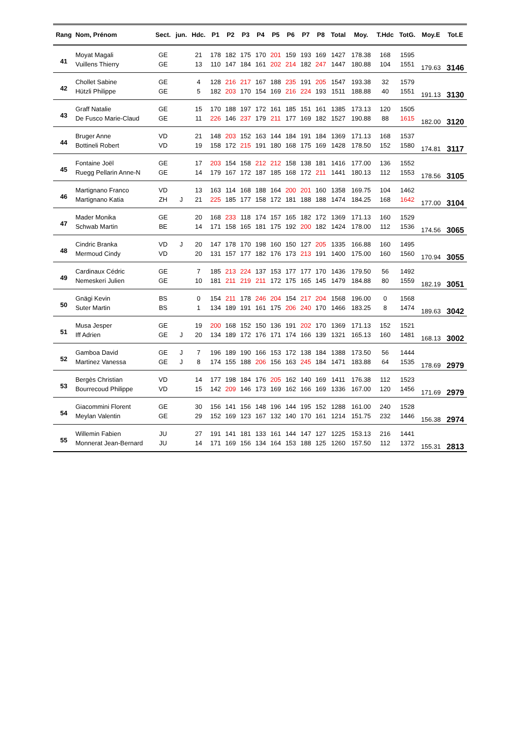| Rang | Nom, Prénom | Sect. | jun. | Hdc. | P1 | P2 | P3 | P4 | P5 | P6 | P7 | P8 | Total | Moy. | T.Hdc | TotG. | Moy.E | Tot.E |
| --- | --- | --- | --- | --- | --- | --- | --- | --- | --- | --- | --- | --- | --- | --- | --- | --- | --- | --- |
| 41 | Moyat Magali | GE | | 21 | 178 | 182 | 175 | 170 | 201 | 159 | 193 | 169 | 1427 | 178.38 | 168 | 1595 | 179.63 | 3146 |
| | Vuillens Thierry | GE | | 13 | 110 | 147 | 184 | 161 | 202 | 214 | 182 | 247 | 1447 | 180.88 | 104 | 1551 | | |
| 42 | Chollet Sabine | GE | | 4 | 128 | 216 | 217 | 167 | 188 | 235 | 191 | 205 | 1547 | 193.38 | 32 | 1579 | 191.13 | 3130 |
| | Hützli Philippe | GE | | 5 | 182 | 203 | 170 | 154 | 169 | 216 | 224 | 193 | 1511 | 188.88 | 40 | 1551 | | |
| 43 | Graff Natalie | GE | | 15 | 170 | 188 | 197 | 172 | 161 | 185 | 151 | 161 | 1385 | 173.13 | 120 | 1505 | 182.00 | 3120 |
| | De Fusco Marie-Claud | GE | | 11 | 226 | 146 | 237 | 179 | 211 | 177 | 169 | 182 | 1527 | 190.88 | 88 | 1615 | | |
| 44 | Bruger Anne | VD | | 21 | 148 | 203 | 152 | 163 | 144 | 184 | 191 | 184 | 1369 | 171.13 | 168 | 1537 | 174.81 | 3117 |
| | Bottineli Robert | VD | | 19 | 158 | 172 | 215 | 191 | 180 | 168 | 175 | 169 | 1428 | 178.50 | 152 | 1580 | | |
| 45 | Fontaine Joël | GE | | 17 | 203 | 154 | 158 | 212 | 212 | 158 | 138 | 181 | 1416 | 177.00 | 136 | 1552 | 178.56 | 3105 |
| | Ruegg Pellarin Anne-N | GE | | 14 | 179 | 167 | 172 | 187 | 185 | 168 | 172 | 211 | 1441 | 180.13 | 112 | 1553 | | |
| 46 | Martignano Franco | VD | | 13 | 163 | 114 | 168 | 188 | 164 | 200 | 201 | 160 | 1358 | 169.75 | 104 | 1462 | 177.00 | 3104 |
| | Martignano Katia | ZH | J | 21 | 225 | 185 | 177 | 158 | 172 | 181 | 188 | 188 | 1474 | 184.25 | 168 | 1642 | | |
| 47 | Mader Monika | GE | | 20 | 168 | 233 | 118 | 174 | 157 | 165 | 182 | 172 | 1369 | 171.13 | 160 | 1529 | 174.56 | 3065 |
| | Schwab Martin | BE | | 14 | 171 | 158 | 165 | 181 | 175 | 192 | 200 | 182 | 1424 | 178.00 | 112 | 1536 | | |
| 48 | Cindric Branka | VD | J | 20 | 147 | 178 | 170 | 198 | 160 | 150 | 127 | 205 | 1335 | 166.88 | 160 | 1495 | 170.94 | 3055 |
| | Mermoud Cindy | VD | | 20 | 131 | 157 | 177 | 182 | 176 | 173 | 213 | 191 | 1400 | 175.00 | 160 | 1560 | | |
| 49 | Cardinaux Cédric | GE | | 7 | 185 | 213 | 224 | 137 | 153 | 177 | 177 | 170 | 1436 | 179.50 | 56 | 1492 | 182.19 | 3051 |
| | Nemeskeri Julien | GE | | 10 | 181 | 211 | 219 | 211 | 172 | 175 | 165 | 145 | 1479 | 184.88 | 80 | 1559 | | |
| 50 | Gnägi Kevin | BS | | 0 | 154 | 211 | 178 | 246 | 204 | 154 | 217 | 204 | 1568 | 196.00 | 0 | 1568 | 189.63 | 3042 |
| | Suter Martin | BS | | 1 | 134 | 189 | 191 | 161 | 175 | 206 | 240 | 170 | 1466 | 183.25 | 8 | 1474 | | |
| 51 | Musa Jesper | GE | | 19 | 200 | 168 | 152 | 150 | 136 | 191 | 202 | 170 | 1369 | 171.13 | 152 | 1521 | 168.13 | 3002 |
| | Iff Adrien | GE | J | 20 | 134 | 189 | 172 | 176 | 171 | 174 | 166 | 139 | 1321 | 165.13 | 160 | 1481 | | |
| 52 | Gamboa David | GE | J | 7 | 196 | 189 | 190 | 166 | 153 | 172 | 138 | 184 | 1388 | 173.50 | 56 | 1444 | 178.69 | 2979 |
| | Martinez Vanessa | GE | J | 8 | 174 | 155 | 188 | 206 | 156 | 163 | 245 | 184 | 1471 | 183.88 | 64 | 1535 | | |
| 53 | Bergès Christian | VD | | 14 | 177 | 198 | 184 | 176 | 205 | 162 | 140 | 169 | 1411 | 176.38 | 112 | 1523 | 171.69 | 2979 |
| | Bourrecoud Philippe | VD | | 15 | 142 | 209 | 146 | 173 | 169 | 162 | 166 | 169 | 1336 | 167.00 | 120 | 1456 | | |
| 54 | Giacommini Florent | GE | | 30 | 156 | 141 | 156 | 148 | 196 | 144 | 195 | 152 | 1288 | 161.00 | 240 | 1528 | 156.38 | 2974 |
| | Meylan Valentin | GE | | 29 | 152 | 169 | 123 | 167 | 132 | 140 | 170 | 161 | 1214 | 151.75 | 232 | 1446 | | |
| 55 | Willemin Fabien | JU | | 27 | 191 | 141 | 181 | 133 | 161 | 144 | 147 | 127 | 1225 | 153.13 | 216 | 1441 | 155.31 | 2813 |
| | Monnerat Jean-Bernard | JU | | 14 | 171 | 169 | 156 | 134 | 164 | 153 | 188 | 125 | 1260 | 157.50 | 112 | 1372 | | |